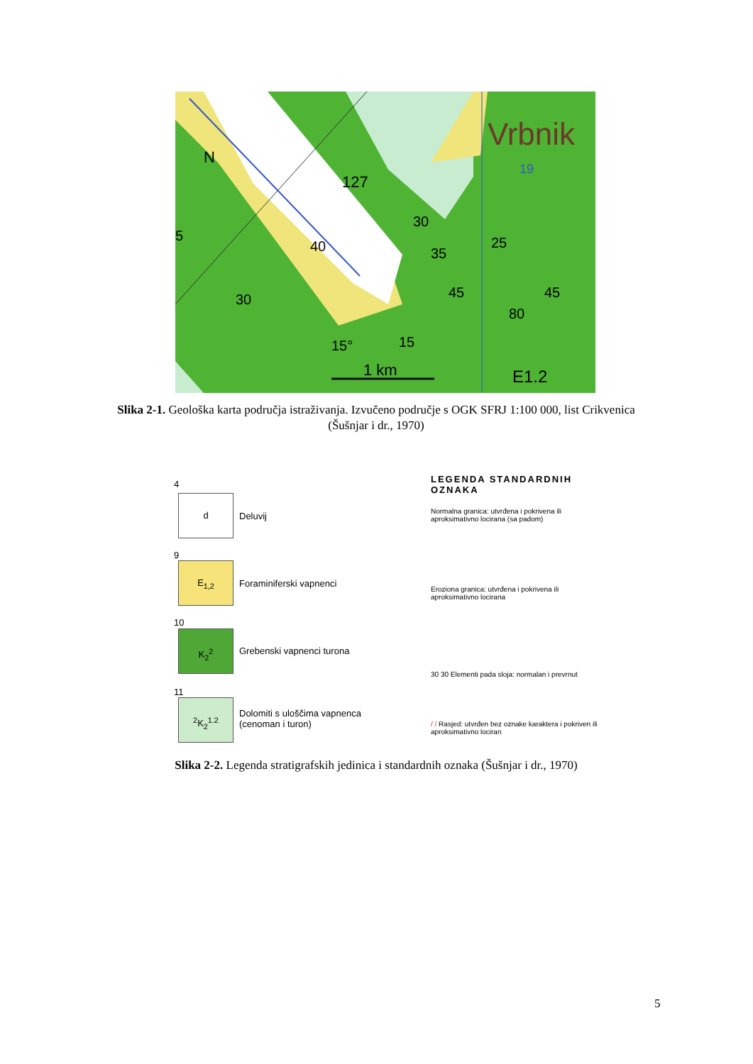1 km
Vrbnik
N
127
19
30
25
35
40
30
45
45
80
15°
15
E1.2
5
Slika 2-1. Geološka karta područja istraživanja. Izvučeno područje s OGK SFRJ 1:100 000, list Crikvenica (Šušnjar i dr., 1970)
4
d
Deluvij
9
E<sub>1,2</sub>
Foraminiferski vapnenci
10
K<sub>2</sub><sup>2</sup>
Grebenski vapnenci turona
11
<sup>2</sup> K<sub>2</sub><sup>1.2</sup>
Dolomiti s uloščima vapnenca
(cenoman i turon)
LEGENDA STANDARDNIH OZNAKA
Normalna granica: utvrđena i pokrivena ili
aproksimativno locirana (sa padom)
Eroziona granica: utvrđena i pokrivena ili
aproksimativno locirana
30 30 Elementi pada sloja: normalan i prevrnut
/ / Rasjed: utvrđen bez oznake karaktera i pokriven ili
aproksimativno lociran
Slika 2-2. Legenda stratigrafskih jedinica i standardnih oznaka (Šušnjar i dr., 1970)
5